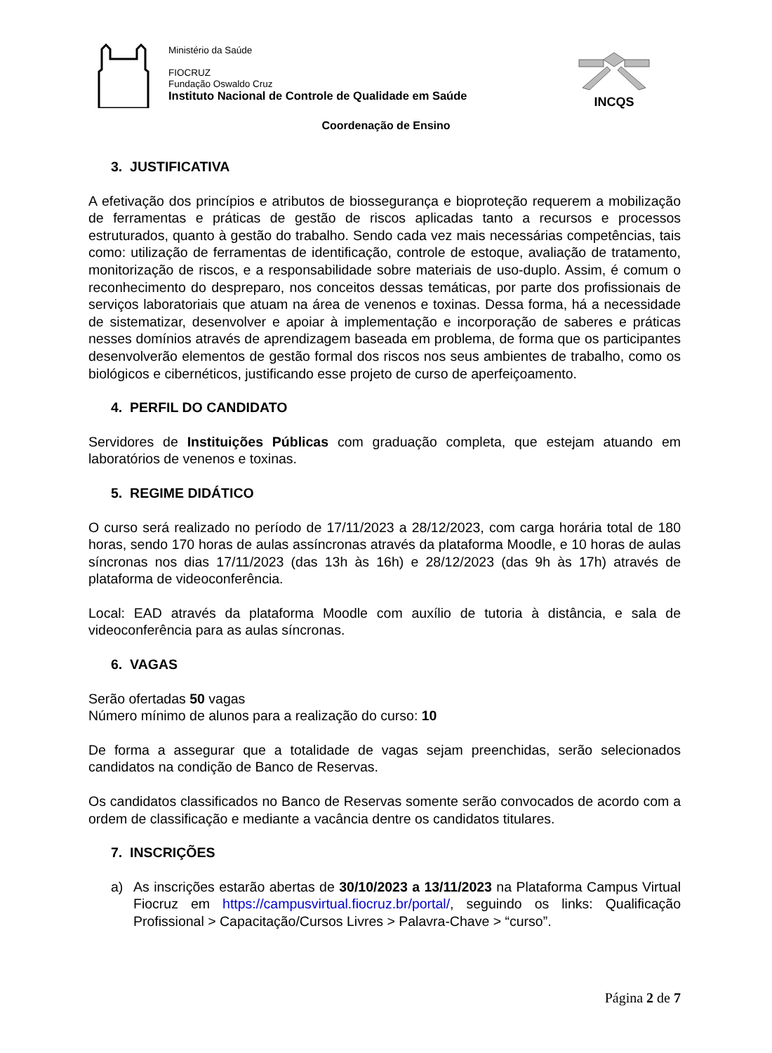Ministério da Saúde
FIOCRUZ
Fundação Oswaldo Cruz
Instituto Nacional de Controle de Qualidade em Saúde
INCQS
Coordenação de Ensino
3. JUSTIFICATIVA
A efetivação dos princípios e atributos de biossegurança e bioproteção requerem a mobilização de ferramentas e práticas de gestão de riscos aplicadas tanto a recursos e processos estruturados, quanto à gestão do trabalho. Sendo cada vez mais necessárias competências, tais como: utilização de ferramentas de identificação, controle de estoque, avaliação de tratamento, monitorização de riscos, e a responsabilidade sobre materiais de uso-duplo. Assim, é comum o reconhecimento do despreparo, nos conceitos dessas temáticas, por parte dos profissionais de serviços laboratoriais que atuam na área de venenos e toxinas. Dessa forma, há a necessidade de sistematizar, desenvolver e apoiar à implementação e incorporação de saberes e práticas nesses domínios através de aprendizagem baseada em problema, de forma que os participantes desenvolverão elementos de gestão formal dos riscos nos seus ambientes de trabalho, como os biológicos e cibernéticos, justificando esse projeto de curso de aperfeiçoamento.
4. PERFIL DO CANDIDATO
Servidores de Instituições Públicas com graduação completa, que estejam atuando em laboratórios de venenos e toxinas.
5. REGIME DIDÁTICO
O curso será realizado no período de 17/11/2023 a 28/12/2023, com carga horária total de 180 horas, sendo 170 horas de aulas assíncronas através da plataforma Moodle, e 10 horas de aulas síncronas nos dias 17/11/2023 (das 13h às 16h) e 28/12/2023 (das 9h às 17h) através de plataforma de videoconferência.
Local: EAD através da plataforma Moodle com auxílio de tutoria à distância, e sala de videoconferência para as aulas síncronas.
6. VAGAS
Serão ofertadas 50 vagas
Número mínimo de alunos para a realização do curso: 10
De forma a assegurar que a totalidade de vagas sejam preenchidas, serão selecionados candidatos na condição de Banco de Reservas.
Os candidatos classificados no Banco de Reservas somente serão convocados de acordo com a ordem de classificação e mediante a vacância dentre os candidatos titulares.
7. INSCRIÇÕES
a) As inscrições estarão abertas de 30/10/2023 a 13/11/2023 na Plataforma Campus Virtual Fiocruz em https://campusvirtual.fiocruz.br/portal/, seguindo os links: Qualificação Profissional > Capacitação/Cursos Livres > Palavra-Chave > “curso”.
Página 2 de 7